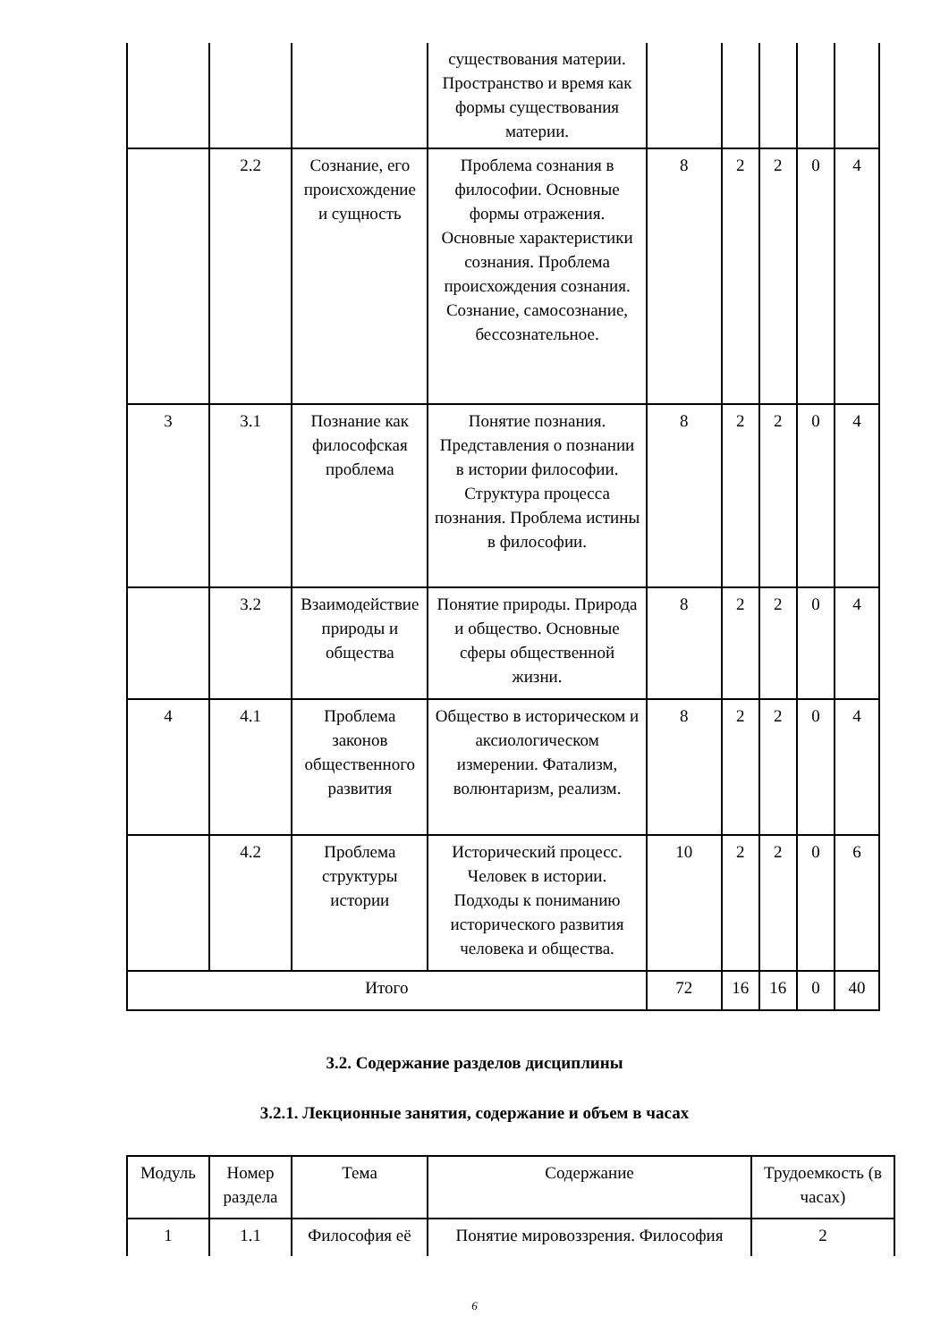| | | | существования материи. Пространство и время как формы существования материи. | | | | | |
| | 2.2 | Сознание, его происхождение и сущность | Проблема сознания в философии. Основные формы отражения. Основные характеристики сознания. Проблема происхождения сознания. Сознание, самосознание, бессознательное. | 8 | 2 | 2 | 0 | 4 |
| 3 | 3.1 | Познание как философская проблема | Понятие познания. Представления о познании в истории философии. Структура процесса познания. Проблема истины в философии. | 8 | 2 | 2 | 0 | 4 |
| | 3.2 | Взаимодействие природы и общества | Понятие природы. Природа и общество. Основные сферы общественной жизни. | 8 | 2 | 2 | 0 | 4 |
| 4 | 4.1 | Проблема законов общественного развития | Общество в историческом и аксиологическом измерении. Фатализм, волюнтаризм, реализм. | 8 | 2 | 2 | 0 | 4 |
| | 4.2 | Проблема структуры истории | Исторический процесс. Человек в истории. Подходы к пониманию исторического развития человека и общества. | 10 | 2 | 2 | 0 | 6 |
| Итого | | | | 72 | 16 | 16 | 0 | 40 |
3.2. Содержание разделов дисциплины
3.2.1. Лекционные занятия, содержание и объем в часах
| Модуль | Номер раздела | Тема | Содержание | Трудоемкость (в часах) |
| 1 | 1.1 | Философия её | Понятие мировоззрения. Философия | 2 |
6